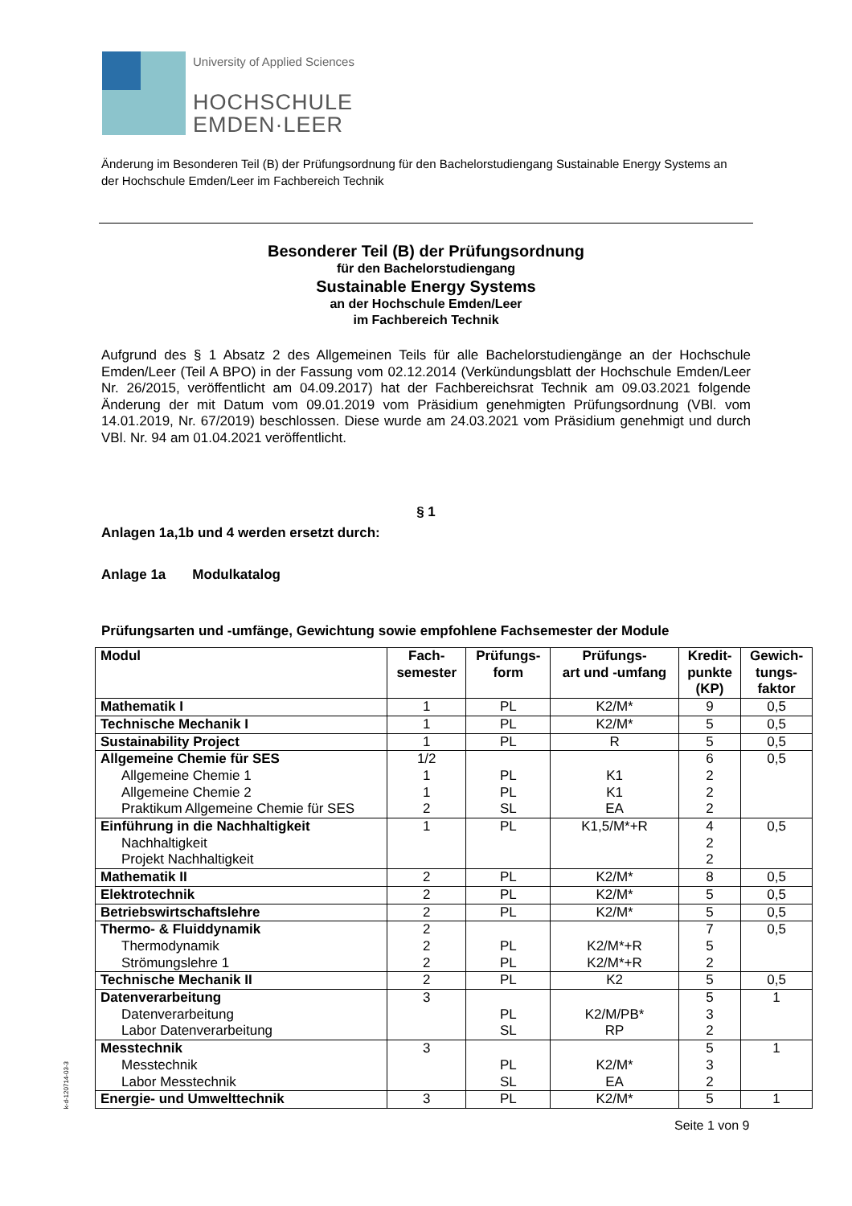University of Applied Sciences
HOCHSCHULE
EMDEN·LEER
Änderung im Besonderen Teil (B) der Prüfungsordnung für den Bachelorstudiengang Sustainable Energy Systems an der Hochschule Emden/Leer im Fachbereich Technik
Besonderer Teil (B) der Prüfungsordnung
für den Bachelorstudiengang
Sustainable Energy Systems
an der Hochschule Emden/Leer
im Fachbereich Technik
Aufgrund des § 1 Absatz 2 des Allgemeinen Teils für alle Bachelorstudiengänge an der Hochschule Emden/Leer (Teil A BPO) in der Fassung vom 02.12.2014 (Verkündungsblatt der Hochschule Emden/Leer Nr. 26/2015, veröffentlicht am 04.09.2017) hat der Fachbereichsrat Technik am 09.03.2021 folgende Änderung der mit Datum vom 09.01.2019 vom Präsidium genehmigten Prüfungsordnung (VBl. vom 14.01.2019, Nr. 67/2019) beschlossen. Diese wurde am 24.03.2021 vom Präsidium genehmigt und durch VBl. Nr. 94 am 01.04.2021 veröffentlicht.
§ 1
Anlagen 1a,1b und 4 werden ersetzt durch:
Anlage 1a Modulkatalog
Prüfungsarten und -umfänge, Gewichtung sowie empfohlene Fachsemester der Module
| Modul | Fach- semester | Prüfungs- form | Prüfungs- art und -umfang | Kredit- punkte (KP) | Gewich- tungs- faktor |
| --- | --- | --- | --- | --- | --- |
| Mathematik I | 1 | PL | K2/M* | 9 | 0,5 |
| Technische Mechanik I | 1 | PL | K2/M* | 5 | 0,5 |
| Sustainability Project | 1 | PL | R | 5 | 0,5 |
| Allgemeine Chemie für SES Allgemeine Chemie 1 Allgemeine Chemie 2 Praktikum Allgemeine Chemie für SES | 1/2 1 1 2 | PL PL SL | K1 K1 EA | 6 2 2 2 | 0,5 |
| Einführung in die Nachhaltigkeit Nachhaltigkeit Projekt Nachhaltigkeit | 1 | PL | K1,5/M*+R | 4 2 2 | 0,5 |
| Mathematik II | 2 | PL | K2/M* | 8 | 0,5 |
| Elektrotechnik | 2 | PL | K2/M* | 5 | 0,5 |
| Betriebswirtschaftslehre | 2 | PL | K2/M* | 5 | 0,5 |
| Thermo- & Fluiddynamik Thermodynamik Strömungslehre 1 | 2 2 2 | PL PL | K2/M*+R K2/M*+R | 7 5 2 | 0,5 |
| Technische Mechanik II | 2 | PL | K2 | 5 | 0,5 |
| Datenverarbeitung Datenverarbeitung Labor Datenverarbeitung | 3 | PL SL | K2/M/PB* RP | 5 3 2 | 1 |
| Messtechnik Messtechnik Labor Messtechnik | 3 | PL SL | K2/M* EA | 5 3 2 | 1 |
| Energie- und Umwelttechnik | 3 | PL | K2/M* | 5 | 1 |
k-d-120714-03-3
Seite 1 von 9